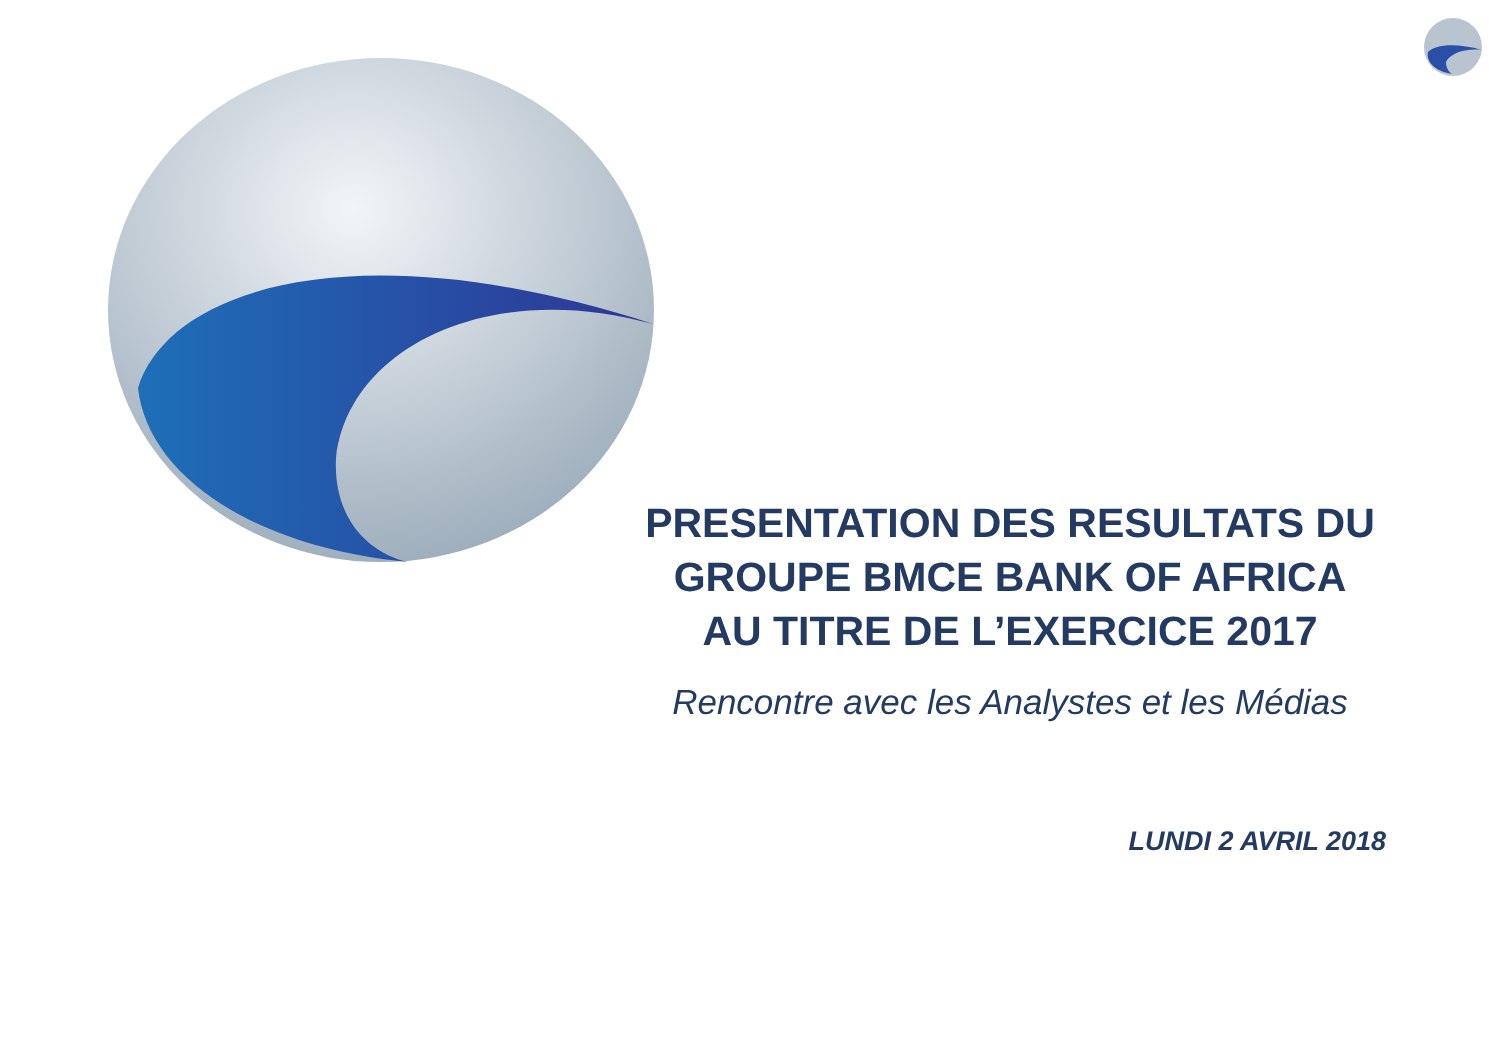PRESENTATION DES RESULTATS DU
GROUPE BMCE BANK OF AFRICA
AU TITRE DE L’EXERCICE 2017
Rencontre avec les Analystes et les Médias
LUNDI 2 AVRIL 2018